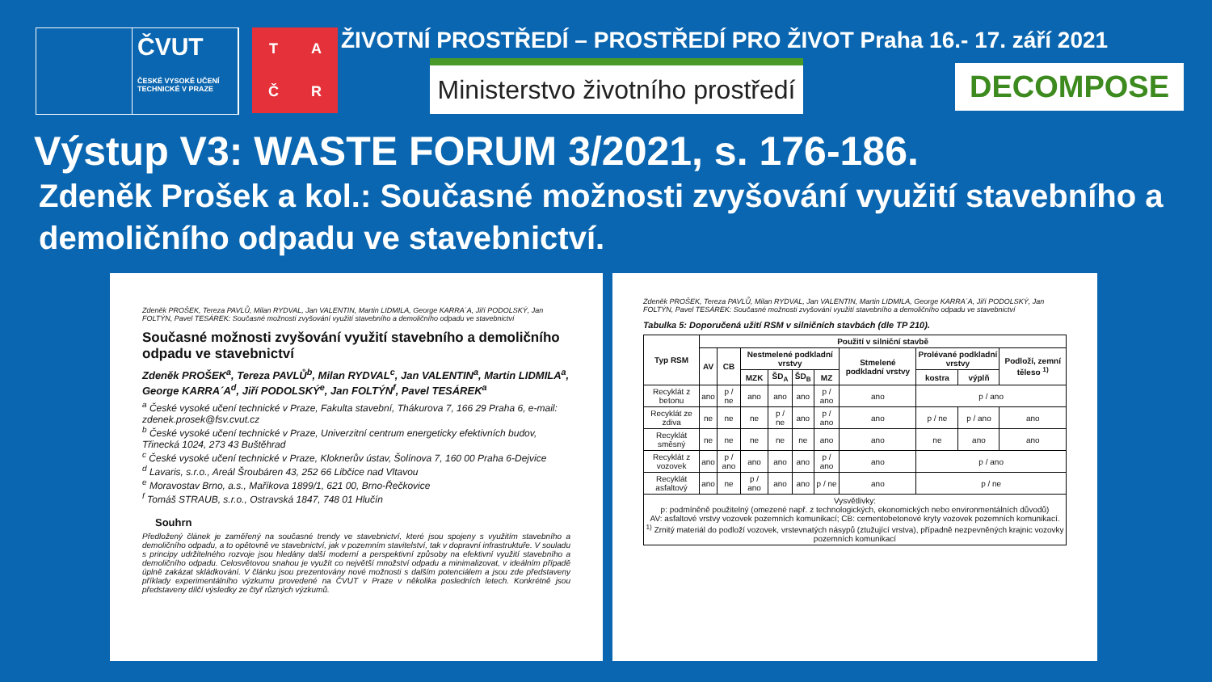ČVUT
ČESKÉ VYSOKÉ UČENÍ TECHNICKÉ V PRAZE
TAČR
ŽIVOTNÍ PROSTŘEDÍ – PROSTŘEDÍ PRO ŽIVOT Praha 16.- 17. září 2021
Ministerstvo životního prostředí
DECOMPOSE
Výstup V3: WASTE FORUM 3/2021, s. 176-186.
Zdeněk Prošek a kol.: Současné možnosti zvyšování využití stavebního a demoličního odpadu ve stavebnictví.
Zdeněk PROŠEK, Tereza PAVLŮ, Milan RYDVAL, Jan VALENTIN, Martin LIDMILA, George KARRA´A, Jiří PODOLSKÝ, Jan FOLTÝN, Pavel TESÁREK: Současné možnosti zvyšování využití stavebního a demoličního odpadu ve stavebnictví
Současné možnosti zvyšování využití stavebního a demoličního odpadu ve stavebnictví
Zdeněk PROŠEK<sup>a</sup>, Tereza PAVLŮ<sup>b</sup>, Milan RYDVAL<sup>c</sup>, Jan VALENTIN<sup>a</sup>, Martin LIDMILA<sup>a</sup>, George KARRA´A<sup>d</sup>, Jiří PODOLSKÝ<sup>e</sup>, Jan FOLTÝN<sup>f</sup>, Pavel TESÁREK<sup>a</sup>
<sup>a</sup> České vysoké učení technické v Praze, Fakulta stavební, Thákurova 7, 166 29 Praha 6, e-mail: zdenek.prosek@fsv.cvut.cz
<sup>b</sup> České vysoké učení technické v Praze, Univerzitní centrum energeticky efektivních budov, Třinecká 1024, 273 43 Buštěhrad
<sup>c</sup> České vysoké učení technické v Praze, Kloknerův ústav, Šolínova 7, 160 00 Praha 6-Dejvice
<sup>d</sup> Lavaris, s.r.o., Areál Šroubáren 43, 252 66 Libčice nad Vltavou
<sup>e</sup> Moravostav Brno, a.s., Maříkova 1899/1, 621 00, Brno-Řečkovice
<sup>f</sup> Tomáš STRAUB, s.r.o., Ostravská 1847, 748 01 Hlučín
Souhrn
Předložený článek je zaměřený na současné trendy ve stavebnictví, které jsou spojeny s využitím stavebního a demoličního odpadu, a to opětovně ve stavebnictví, jak v pozemním stavitelství, tak v dopravní infrastruktuře. V souladu s principy udržitelného rozvoje jsou hledány další moderní a perspektivní způsoby na efektivní využití stavebního a demoličního odpadu. Celosvětovou snahou je využít co největší množství odpadu a minimalizovat, v ideálním případě úplně zakázat skládkování. V článku jsou prezentovány nové možnosti s dalším potenciálem a jsou zde představeny příklady experimentálního výzkumu provedené na ČVUT v Praze v několika posledních letech. Konkrétně jsou představeny dílčí výsledky ze čtyř různých výzkumů.
Zdeněk PROŠEK, Tereza PAVLŮ, Milan RYDVAL, Jan VALENTIN, Martin LIDMILA, George KARRA´A, Jiří PODOLSKÝ, Jan FOLTÝN, Pavel TESÁREK: Současné možnosti zvyšování využití stavebního a demoličního odpadu ve stavebnictví
Tabulka 5: Doporučená užití RSM v silničních stavbách (dle TP 210).
| Typ RSM | Použití v silniční stavbě | | | | | | | | | |
| --- | --- | --- | --- | --- | --- | --- | --- | --- | --- | --- |
| | AV | CB | Nestmelené podkladní vrstvy | | | | Stmelené podkladní vrstvy | Prolévané podkladní vrstvy | | Podloží, zemní těleso <sup>1)</sup> |
| | | | MZK | ŠD<sub>A</sub> | ŠD<sub>B</sub> | MZ | | kostra | výplň | |
| Recyklát z betonu | ano | p / ne | ano | ano | ano | p / ano | ano | p / ano | | |
| Recyklát ze zdiva | ne | ne | ne | p / ne | ano | p / ano | ano | p / ne | p / ano | ano |
| Recyklát směsný | ne | ne | ne | ne | ne | ano | ano | ne | ano | ano |
| Recyklát z vozovek | ano | p / ano | ano | ano | ano | p / ano | ano | p / ano | | |
| Recyklát asfaltový | ano | ne | p / ano | ano | ano | p / ne | ano | p / ne | | |
| Vysvětlivky: p: podmíněně použitelný (omezené např. z technologických, ekonomických nebo environmentálních důvodů) AV: asfaltové vrstvy vozovek pozemních komunikací; CB: cementobetonové kryty vozovek pozemních komunikací. <sup>1)</sup> Zrnitý materiál do podloží vozovek, vrstevnatých násypů (ztužující vrstva), případně nezpevněných krajnic vozovky pozemních komunikací | | | | | | | | | | |